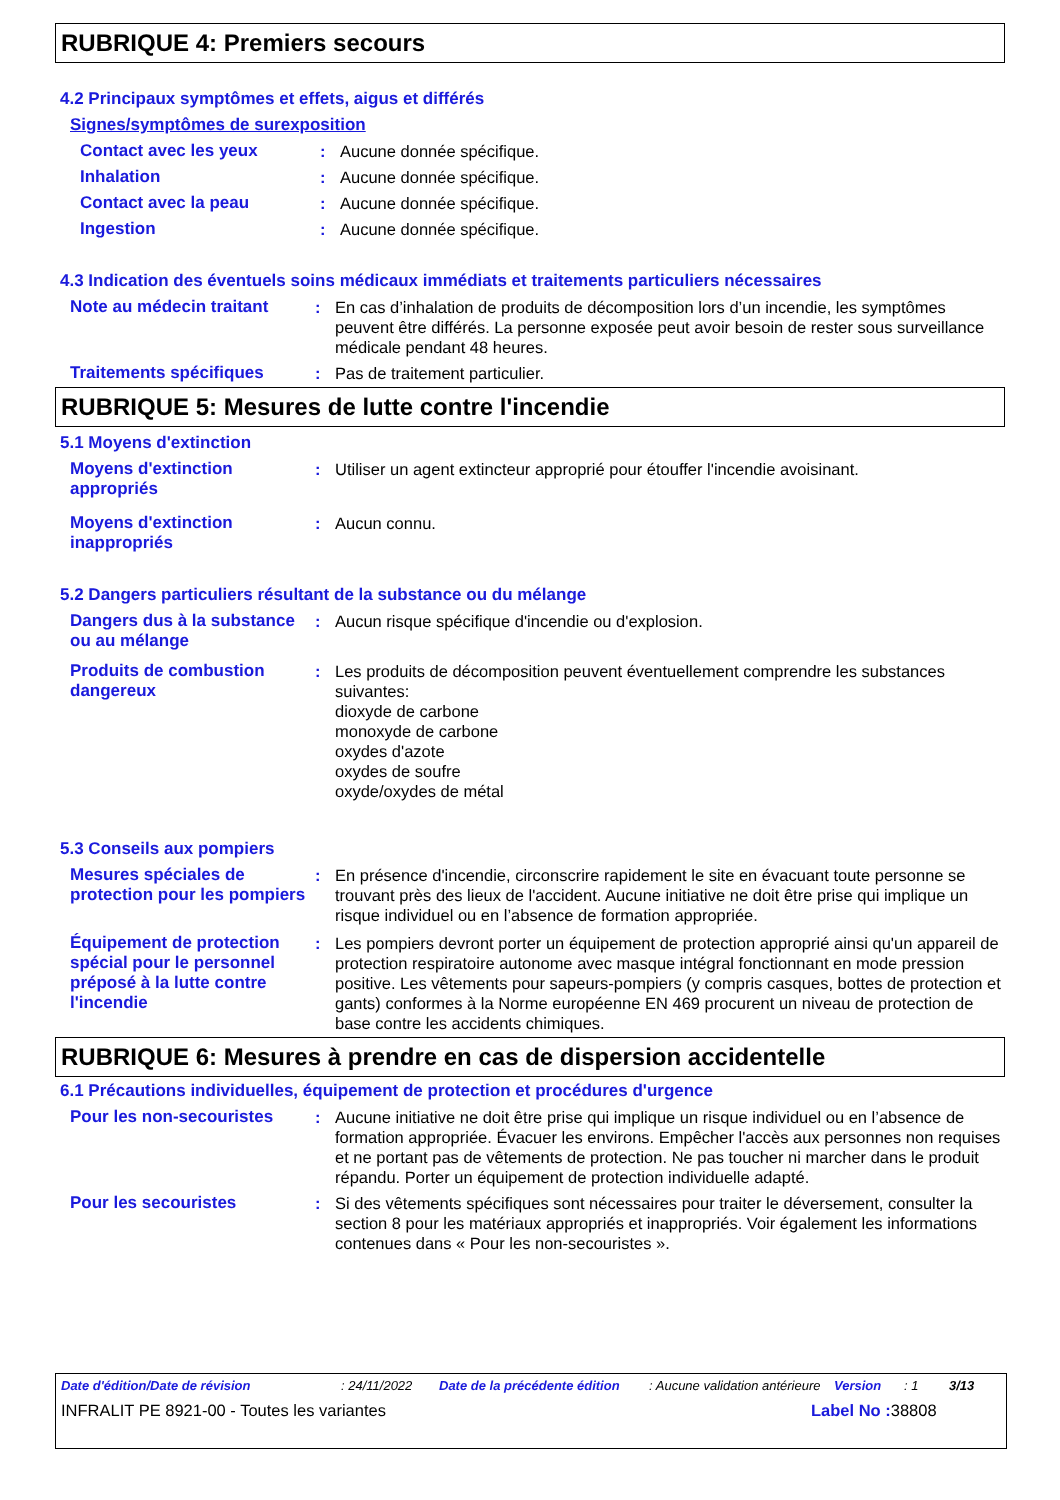RUBRIQUE 4: Premiers secours
4.2 Principaux symptômes et effets, aigus et différés
Signes/symptômes de surexposition
Contact avec les yeux : Aucune donnée spécifique.
Inhalation : Aucune donnée spécifique.
Contact avec la peau : Aucune donnée spécifique.
Ingestion : Aucune donnée spécifique.
4.3 Indication des éventuels soins médicaux immédiats et traitements particuliers nécessaires
Note au médecin traitant : En cas d’inhalation de produits de décomposition lors d’un incendie, les symptômes peuvent être différés. La personne exposée peut avoir besoin de rester sous surveillance médicale pendant 48 heures.
Traitements spécifiques : Pas de traitement particulier.
RUBRIQUE 5: Mesures de lutte contre l'incendie
5.1 Moyens d'extinction
Moyens d'extinction appropriés
: Utiliser un agent extincteur approprié pour étouffer l'incendie avoisinant.
Moyens d'extinction inappropriés
: Aucun connu.
5.2 Dangers particuliers résultant de la substance ou du mélange
Dangers dus à la substance ou au mélange
: Aucun risque spécifique d'incendie ou d'explosion.
Produits de combustion dangereux
: Les produits de décomposition peuvent éventuellement comprendre les substances suivantes:
dioxyde de carbone
monoxyde de carbone
oxydes d'azote
oxydes de soufre
oxyde/oxydes de métal
5.3 Conseils aux pompiers
Mesures spéciales de protection pour les pompiers
: En présence d'incendie, circonscrire rapidement le site en évacuant toute personne se trouvant près des lieux de l'accident. Aucune initiative ne doit être prise qui implique un risque individuel ou en l’absence de formation appropriée.
Équipement de protection spécial pour le personnel préposé à la lutte contre l'incendie
: Les pompiers devront porter un équipement de protection approprié ainsi qu'un appareil de protection respiratoire autonome avec masque intégral fonctionnant en mode pression positive. Les vêtements pour sapeurs-pompiers (y compris casques, bottes de protection et gants) conformes à la Norme européenne EN 469 procurent un niveau de protection de base contre les accidents chimiques.
RUBRIQUE 6: Mesures à prendre en cas de dispersion accidentelle
6.1 Précautions individuelles, équipement de protection et procédures d'urgence
Pour les non-secouristes : Aucune initiative ne doit être prise qui implique un risque individuel ou en l’absence de formation appropriée. Évacuer les environs. Empêcher l'accès aux personnes non requises et ne portant pas de vêtements de protection. Ne pas toucher ni marcher dans le produit répandu. Porter un équipement de protection individuelle adapté.
Pour les secouristes : Si des vêtements spécifiques sont nécessaires pour traiter le déversement, consulter la section 8 pour les matériaux appropriés et inappropriés. Voir également les informations contenues dans « Pour les non-secouristes ».
Date d'édition/Date de révision : 24/11/2022 Date de la précédente édition
: Aucune validation antérieure
Version : 1 3/13
INFRALIT PE 8921-00 - Toutes les variantes Label No : 38808